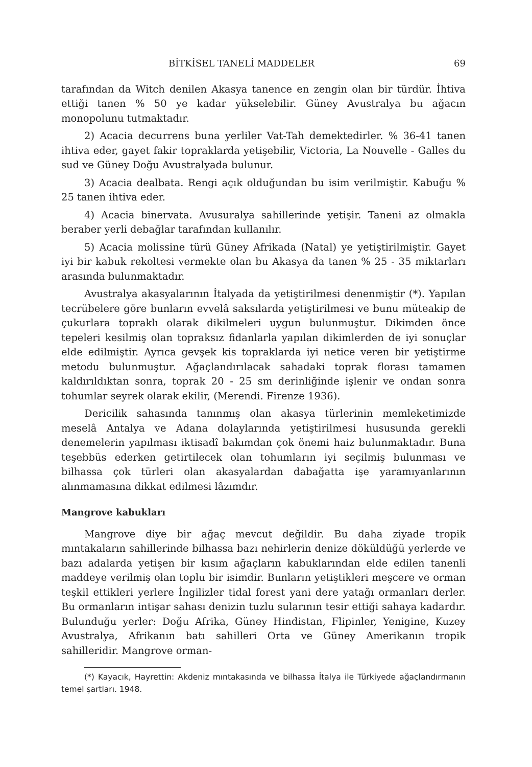BİTKİSEL TANELİ MADDELER 69
tarafından da Witch denilen Akasya tanence en zengin olan bir türdür. İhtiva ettiği tanen % 50 ye kadar yükselebilir. Güney Avustralya bu ağacın monopolunu tutmaktadır.
2) Acacia decurrens buna yerliler Vat-Tah demektedirler. % 36-41 tanen ihtiva eder, gayet fakir topraklarda yetişebilir, Victoria, La Nouvelle - Galles du sud ve Güney Doğu Avustralyada bulunur.
3) Acacia dealbata. Rengi açık olduğundan bu isim verilmiştir. Kabuğu % 25 tanen ihtiva eder.
4) Acacia binervata. Avusuralya sahillerinde yetişir. Taneni az olmakla beraber yerli debağlar tarafından kullanılır.
5) Acacia molissine türü Güney Afrikada (Natal) ye yetiştirilmiştir. Gayet iyi bir kabuk rekoltesi vermekte olan bu Akasya da tanen % 25 - 35 miktarları arasında bulunmaktadır.
Avustralya akasyalarının İtalyada da yetiştirilmesi denenmiştir (*). Yapılan tecrübelere göre bunların evvelâ saksılarda yetiştirilmesi ve bunu müteakip de çukurlara topraklı olarak dikilmeleri uygun bulunmuştur. Dikimden önce tepeleri kesilmiş olan topraksız fidanlarla yapılan dikimlerden de iyi sonuçlar elde edilmiştir. Ayrıca gevşek kis topraklarda iyi netice veren bir yetiştirme metodu bulunmuştur. Ağaçlandırılacak sahadaki toprak florası tamamen kaldırıldıktan sonra, toprak 20 - 25 sm derinliğinde işlenir ve ondan sonra tohumlar seyrek olarak ekilir, (Merendi. Firenze 1936).
Dericilik sahasında tanınmış olan akasya türlerinin memleketimizde meselâ Antalya ve Adana dolaylarında yetiştirilmesi hususunda gerekli denemelerin yapılması iktisadî bakımdan çok önemi haiz bulunmaktadır. Buna teşebbüs ederken getirtilecek olan tohumların iyi seçilmiş bulunması ve bilhassa çok türleri olan akasyalardan dabağatta işe yaramıyanlarının alınmamasına dikkat edilmesi lâzımdır.
Mangrove kabukları
Mangrove diye bir ağaç mevcut değildir. Bu daha ziyade tropik mıntakaların sahillerinde bilhassa bazı nehirlerin denize döküldüğü yerlerde ve bazı adalarda yetişen bir kısım ağaçların kabuklarından elde edilen tanenli maddeye verilmiş olan toplu bir isimdir. Bunların yetiştikleri meşcere ve orman teşkil ettikleri yerlere İngilizler tidal forest yani dere yatağı ormanları derler. Bu ormanların intişar sahası denizin tuzlu sularının tesir ettiği sahaya kadardır. Bulunduğu yerler: Doğu Afrika, Güney Hindistan, Flipinler, Yenigine, Kuzey Avustralya, Afrikanın batı sahilleri Orta ve Güney Amerikanın tropik sahilleridir. Mangrove orman-
(*) Kayacık, Hayrettin: Akdeniz mıntakasında ve bilhassa İtalya ile Türkiyede ağaçlandırmanın temel şartları. 1948.